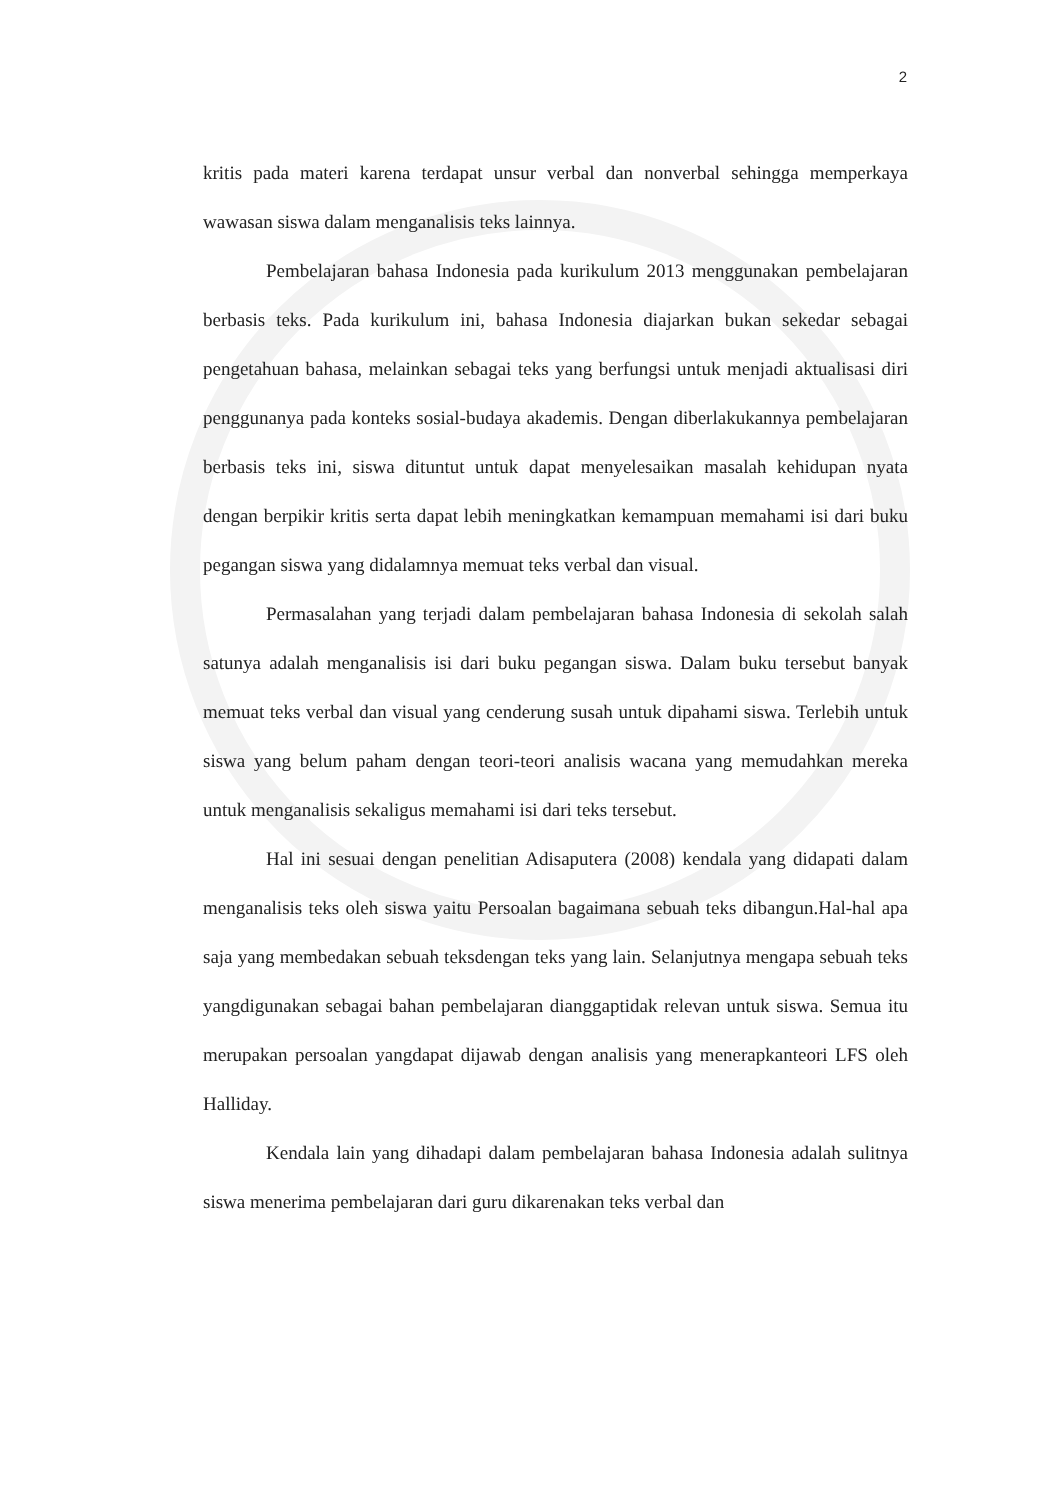2
kritis pada materi karena terdapat unsur verbal dan nonverbal sehingga memperkaya wawasan siswa dalam menganalisis teks lainnya.
Pembelajaran bahasa Indonesia pada kurikulum 2013 menggunakan pembelajaran berbasis teks. Pada kurikulum ini, bahasa Indonesia diajarkan bukan sekedar sebagai pengetahuan bahasa, melainkan sebagai teks yang berfungsi untuk menjadi aktualisasi diri penggunanya pada konteks sosial-budaya akademis. Dengan diberlakukannya pembelajaran berbasis teks ini, siswa dituntut untuk dapat menyelesaikan masalah kehidupan nyata dengan berpikir kritis serta dapat lebih meningkatkan kemampuan memahami isi dari buku pegangan siswa yang didalamnya memuat teks verbal dan visual.
Permasalahan yang terjadi dalam pembelajaran bahasa Indonesia di sekolah salah satunya adalah menganalisis isi dari buku pegangan siswa. Dalam buku tersebut banyak memuat teks verbal dan visual yang cenderung susah untuk dipahami siswa. Terlebih untuk siswa yang belum paham dengan teori-teori analisis wacana yang memudahkan mereka untuk menganalisis sekaligus memahami isi dari teks tersebut.
Hal ini sesuai dengan penelitian Adisaputera (2008) kendala yang didapati dalam menganalisis teks oleh siswa yaitu Persoalan bagaimana sebuah teks dibangun.Hal-hal apa saja yang membedakan sebuah teksdengan teks yang lain. Selanjutnya mengapa sebuah teks yangdigunakan sebagai bahan pembelajaran dianggaptidak relevan untuk siswa. Semua itu merupakan persoalan yangdapat dijawab dengan analisis yang menerapkanteori LFS oleh Halliday.
Kendala lain yang dihadapi dalam pembelajaran bahasa Indonesia adalah sulitnya siswa menerima pembelajaran dari guru dikarenakan teks verbal dan